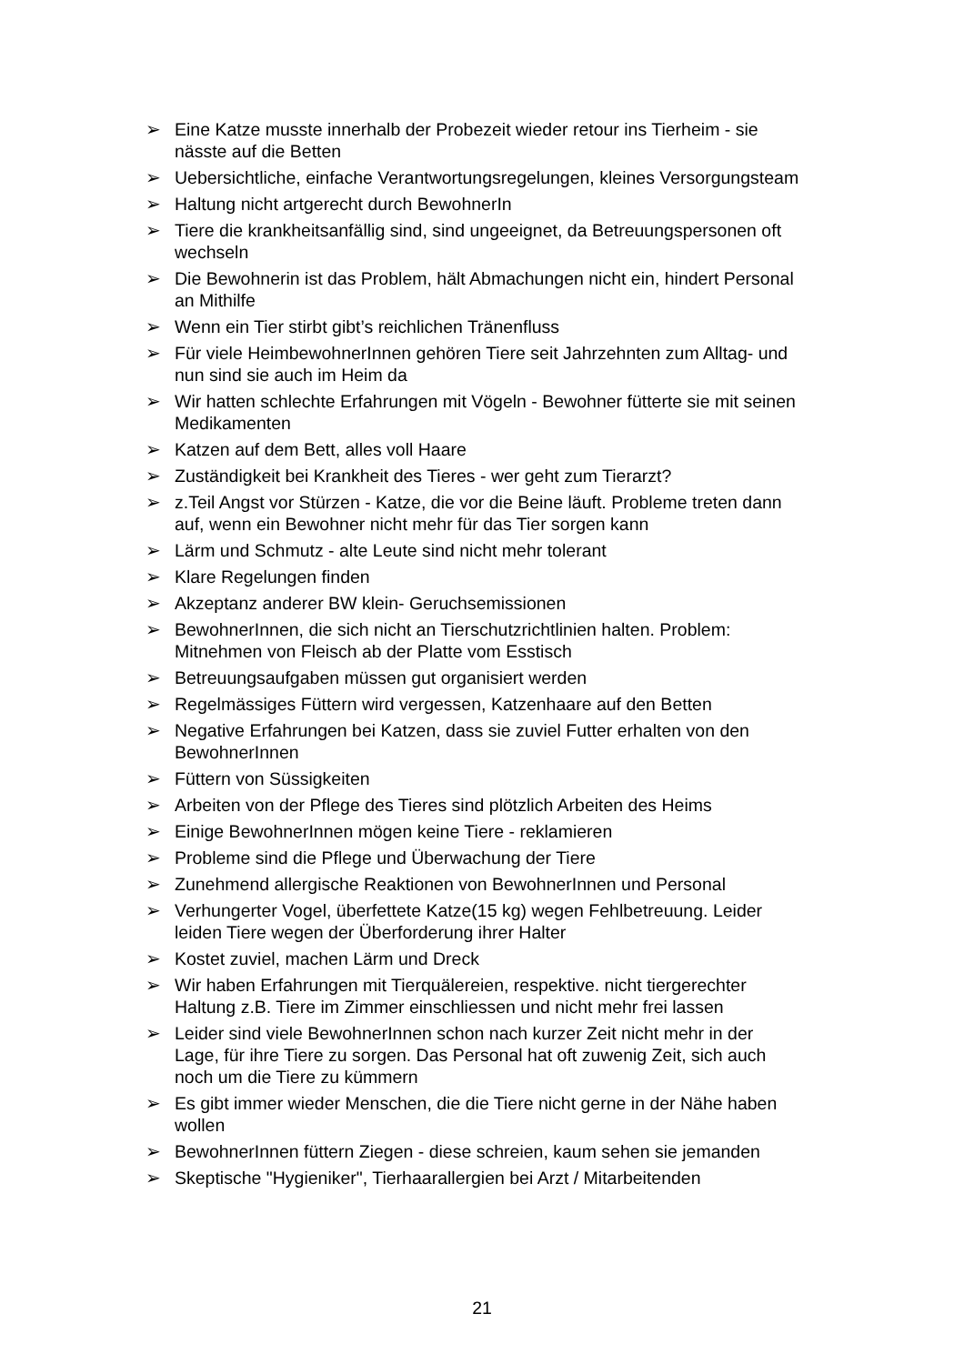➢ Eine Katze musste innerhalb der Probezeit wieder retour ins Tierheim - sie nässte auf die Betten
➢ Uebersichtliche, einfache Verantwortungsregelungen, kleines Versorgungsteam
➢ Haltung nicht artgerecht durch BewohnerIn
➢ Tiere die krankheitsanfällig sind, sind ungeeignet, da Betreuungspersonen oft wechseln
➢ Die Bewohnerin ist das Problem, hält Abmachungen nicht ein, hindert Personal an Mithilfe
➢ Wenn ein Tier stirbt gibt’s reichlichen Tränenfluss
➢ Für viele HeimbewohnerInnen gehören Tiere seit Jahrzehnten zum Alltag- und nun sind sie auch im Heim da
➢ Wir hatten schlechte Erfahrungen mit Vögeln - Bewohner fütterte sie mit seinen Medikamenten
➢ Katzen auf dem Bett, alles voll Haare
➢ Zuständigkeit bei Krankheit des Tieres - wer geht zum Tierarzt?
➢ z.Teil Angst vor Stürzen - Katze, die vor die Beine läuft. Probleme treten dann auf, wenn ein Bewohner nicht mehr für das Tier sorgen kann
➢ Lärm und Schmutz - alte Leute sind nicht mehr tolerant
➢ Klare Regelungen finden
➢ Akzeptanz anderer BW klein- Geruchsemissionen
➢ BewohnerInnen, die sich nicht an Tierschutzrichtlinien halten. Problem: Mitnehmen von Fleisch ab der Platte vom Esstisch
➢ Betreuungsaufgaben müssen gut organisiert werden
➢ Regelmässiges Füttern wird vergessen, Katzenhaare auf den Betten
➢ Negative Erfahrungen bei Katzen, dass sie zuviel Futter erhalten von den BewohnerInnen
➢ Füttern von Süssigkeiten
➢ Arbeiten von der Pflege des Tieres sind plötzlich Arbeiten des Heims
➢ Einige BewohnerInnen mögen keine Tiere - reklamieren
➢ Probleme sind die Pflege und Überwachung der Tiere
➢ Zunehmend allergische Reaktionen von BewohnerInnen und Personal
➢ Verhungerter Vogel, überfettete Katze(15 kg) wegen Fehlbetreuung. Leider leiden Tiere wegen der Überforderung ihrer Halter
➢ Kostet zuviel, machen Lärm und Dreck
➢ Wir haben Erfahrungen mit Tierquälereien, respektive. nicht tiergerechter Haltung z.B. Tiere im Zimmer einschliessen und nicht mehr frei lassen
➢ Leider sind viele BewohnerInnen schon nach kurzer Zeit nicht mehr in der Lage, für ihre Tiere zu sorgen. Das Personal hat oft zuwenig Zeit, sich auch noch um die Tiere zu kümmern
➢ Es gibt immer wieder Menschen, die die Tiere nicht gerne in der Nähe haben wollen
➢ BewohnerInnen füttern Ziegen - diese schreien, kaum sehen sie jemanden
➢ Skeptische "Hygieniker", Tierhaarallergien bei Arzt / Mitarbeitenden
21